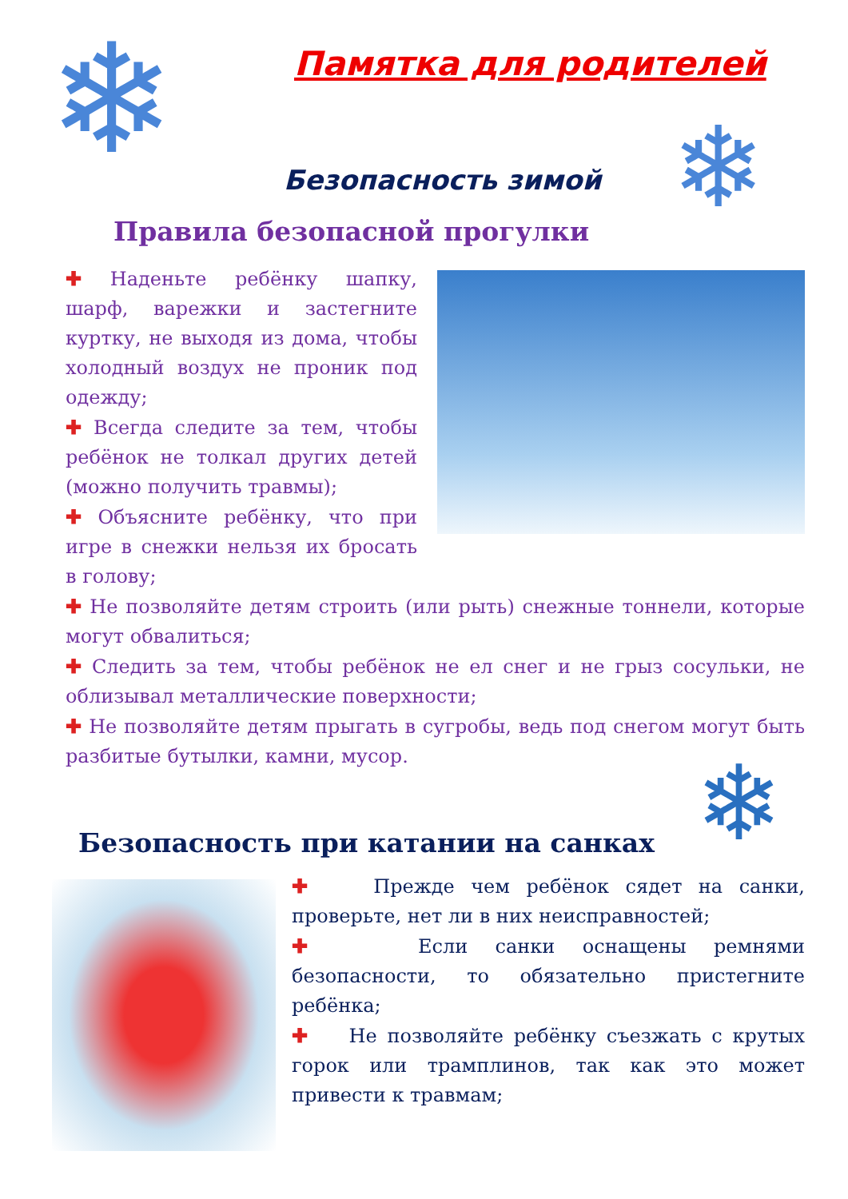❄ Памятка для родителей
❄
Безопасность зимой
Правила безопасной прогулки
✚ Наденьте ребёнку шапку, шарф, варежки и застегните куртку, не выходя из дома, чтобы холодный воздух не проник под одежду;
✚ Всегда следите за тем, чтобы ребёнок не толкал других детей (можно получить травмы);
✚ Объясните ребёнку, что при игре в снежки нельзя их бросать в голову;
✚ Не позволяйте детям строить (или рыть) снежные тоннели, которые могут обвалиться;
✚ Следить за тем, чтобы ребёнок не ел снег и не грыз сосульки, не облизывал металлические поверхности;
✚ Не позволяйте детям прыгать в сугробы, ведь под снегом могут быть разбитые бутылки, камни, мусор.
❄
Безопасность при катании на санках
✚ Прежде чем ребёнок сядет на санки, проверьте, нет ли в них неисправностей;
✚ Если санки оснащены ремнями безопасности, то обязательно пристегните ребёнка;
✚ Не позволяйте ребёнку съезжать с крутых горок или трамплинов, так как это может привести к травмам;